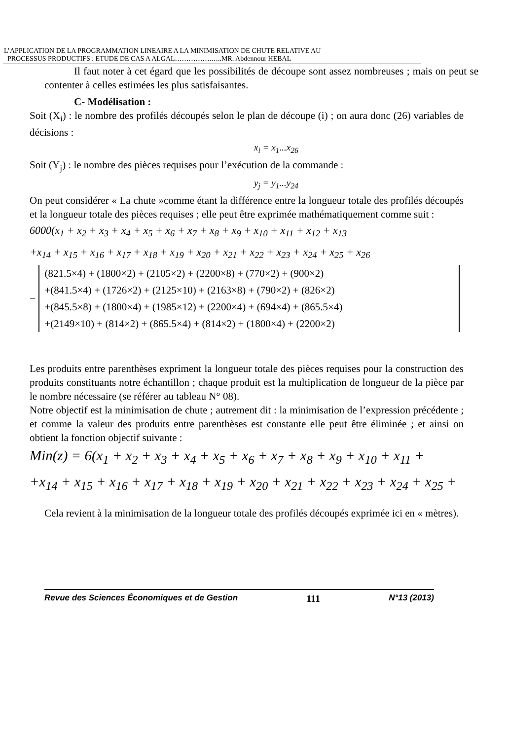L’APPLICATION DE LA PROGRAMMATION LINEAIRE A LA MINIMISATION DE CHUTE RELATIVE AU
PROCESSUS PRODUCTIFS : ETUDE DE CAS A ALGAL…………….…..MR. Abdennour HEBAL
Il faut noter à cet égard que les possibilités de découpe sont assez nombreuses ; mais on peut se contenter à celles estimées les plus satisfaisantes.
C- Modélisation :
Soit (X<sub>i</sub>) : le nombre des profilés découpés selon le plan de découpe (i) ; on aura donc (26) variables de décisions :
x<sub>i</sub> = x<sub>1</sub>...x<sub>26</sub>
Soit (Y<sub>j</sub>) : le nombre des pièces requises pour l’exécution de la commande :
y<sub>j</sub> = y<sub>1</sub>...y<sub>24</sub>
On peut considérer « La chute »comme étant la différence entre la longueur totale des profilés découpés et la longueur totale des pièces requises ; elle peut être exprimée mathématiquement comme suit :
6000(x<sub>1</sub> + x<sub>2</sub> + x<sub>3</sub> + x<sub>4</sub> + x<sub>5</sub> + x<sub>6</sub> + x<sub>7</sub> + x<sub>8</sub> + x<sub>9</sub> + x<sub>10</sub> + x<sub>11</sub> + x<sub>12</sub> + x<sub>13</sub>
+x<sub>14</sub> + x<sub>15</sub> + x<sub>16</sub> + x<sub>17</sub> + x<sub>18</sub> + x<sub>19</sub> + x<sub>20</sub> + x<sub>21</sub> + x<sub>22</sub> + x<sub>23</sub> + x<sub>24</sub> + x<sub>25</sub> + x<sub>26</sub>
−
(821.5×4) + (1800×2) + (2105×2) + (2200×8) + (770×2) + (900×2)
+(841.5×4) + (1726×2) + (2125×10) + (2163×8) + (790×2) + (826×2)
+(845.5×8) + (1800×4) + (1985×12) + (2200×4) + (694×4) + (865.5×4)
+(2149×10) + (814×2) + (865.5×4) + (814×2) + (1800×4) + (2200×2)
Les produits entre parenthèses expriment la longueur totale des pièces requises pour la construction des produits constituants notre échantillon ; chaque produit est la multiplication de longueur de la pièce par le nombre nécessaire (se référer au tableau N° 08).
Notre objectif est la minimisation de chute ; autrement dit : la minimisation de l’expression précédente ; et comme la valeur des produits entre parenthèses est constante elle peut être éliminée ; et ainsi on obtient la fonction objectif suivante :
Min(z) = 6(x<sub>1</sub> + x<sub>2</sub> + x<sub>3</sub> + x<sub>4</sub> + x<sub>5</sub> + x<sub>6</sub> + x<sub>7</sub> + x<sub>8</sub> + x<sub>9</sub> + x<sub>10</sub> + x<sub>11</sub> +
+x<sub>14</sub> + x<sub>15</sub> + x<sub>16</sub> + x<sub>17</sub> + x<sub>18</sub> + x<sub>19</sub> + x<sub>20</sub> + x<sub>21</sub> + x<sub>22</sub> + x<sub>23</sub> + x<sub>24</sub> + x<sub>25</sub> +
Cela revient à la minimisation de la longueur totale des profilés découpés exprimée ici en « mètres).
Revue des Sciences Économiques et de Gestion 111 N°13 (2013)